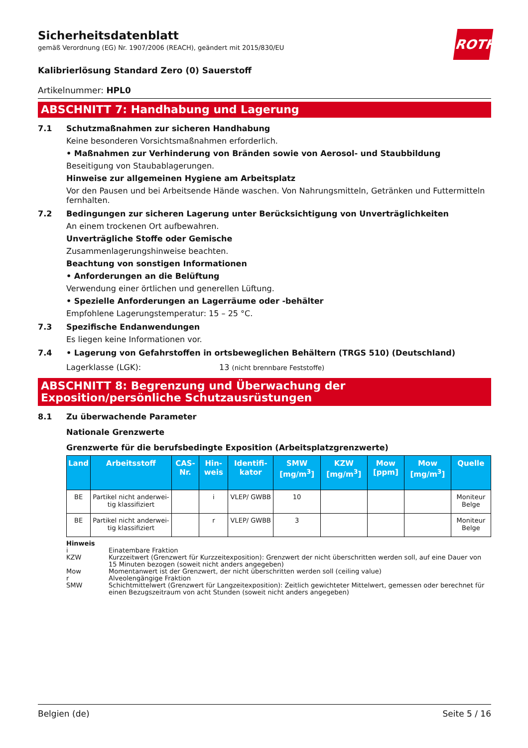ROTH
Sicherheitsdatenblatt
gemäß Verordnung (EG) Nr. 1907/2006 (REACH), geändert mit 2015/830/EU
Kalibrierlösung Standard Zero (0) Sauerstoff
Artikelnummer: HPL0
ABSCHNITT 7: Handhabung und Lagerung
7.1 Schutzmaßnahmen zur sicheren Handhabung
Keine besonderen Vorsichtsmaßnahmen erforderlich.
• Maßnahmen zur Verhinderung von Bränden sowie von Aerosol- und Staubbildung
Beseitigung von Staubablagerungen.
Hinweise zur allgemeinen Hygiene am Arbeitsplatz
Vor den Pausen und bei Arbeitsende Hände waschen. Von Nahrungsmitteln, Getränken und Futtermitteln fernhalten.
7.2 Bedingungen zur sicheren Lagerung unter Berücksichtigung von Unverträglichkeiten
An einem trockenen Ort aufbewahren.
Unverträgliche Stoffe oder Gemische
Zusammenlagerungshinweise beachten.
Beachtung von sonstigen Informationen
• Anforderungen an die Belüftung
Verwendung einer örtlichen und generellen Lüftung.
• Spezielle Anforderungen an Lagerräume oder -behälter
Empfohlene Lagerungstemperatur: 15 – 25 °C.
7.3 Spezifische Endanwendungen
Es liegen keine Informationen vor.
7.4 • Lagerung von Gefahrstoffen in ortsbeweglichen Behältern (TRGS 510) (Deutschland)
Lagerklasse (LGK): 13 (nicht brennbare Feststoffe)
ABSCHNITT 8: Begrenzung und Überwachung der Exposition/persönliche Schutzausrüstungen
8.1 Zu überwachende Parameter
Nationale Grenzwerte
Grenzwerte für die berufsbedingte Exposition (Arbeitsplatzgrenzwerte)
| Land | Arbeitsstoff | CAS-Nr. | Hin-weis | Identifi-kator | SMW [mg/m<sup>3</sup>] | KZW [mg/m<sup>3</sup>] | Mow [ppm] | Mow [mg/m<sup>3</sup>] | Quelle |
| --- | --- | --- | --- | --- | --- | --- | --- | --- | --- |
| BE | Partikel nicht anderwei-tig klassifiziert | | i | VLEP/ GWBB | 10 | | | | Moniteur Belge |
| BE | Partikel nicht anderwei-tig klassifiziert | | r | VLEP/ GWBB | 3 | | | | Moniteur Belge |
Hinweis
i Einatembare Fraktion
KZW Kurzzeitwert (Grenzwert für Kurzzeitexposition): Grenzwert der nicht überschritten werden soll, auf eine Dauer von 15 Minuten bezogen (soweit nicht anders angegeben)
Mow Momentanwert ist der Grenzwert, der nicht überschritten werden soll (ceiling value)
r Alveolengängige Fraktion
SMW Schichtmittelwert (Grenzwert für Langzeitexposition): Zeitlich gewichteter Mittelwert, gemessen oder berechnet für einen Bezugszeitraum von acht Stunden (soweit nicht anders angegeben)
Belgien (de) Seite 5 / 16